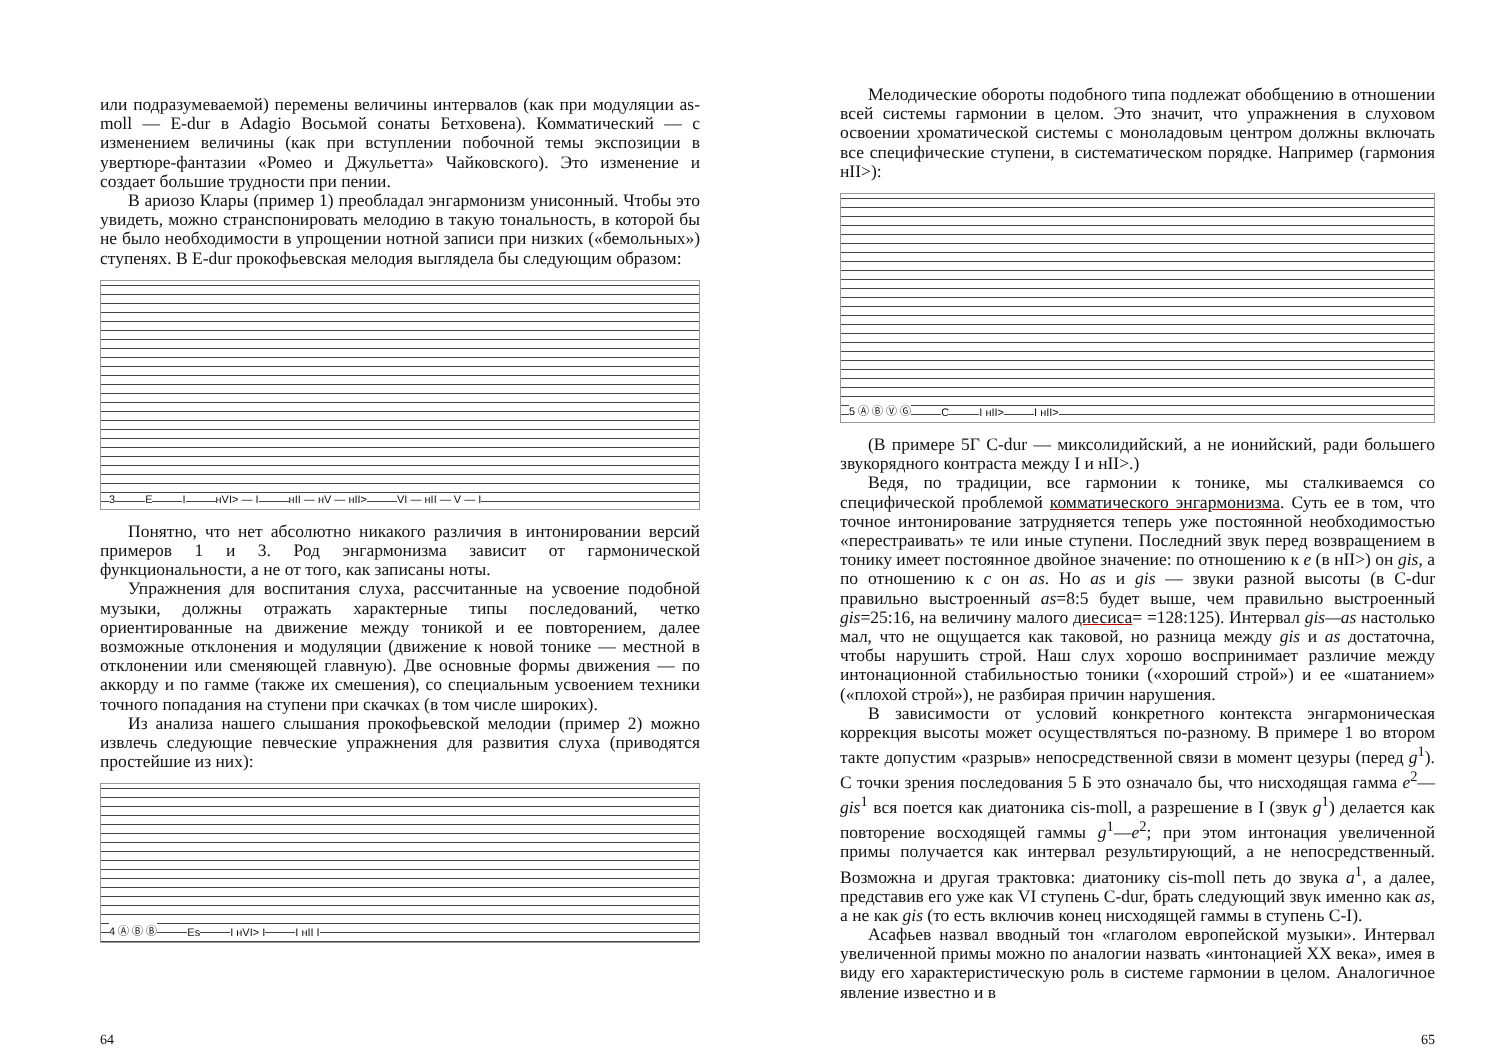или подразумеваемой) перемены величины интервалов (как при модуляции as-moll — E-dur в Adagio Восьмой сонаты Бетховена). Комматический — с изменением величины (как при вступлении побочной темы экспозиции в увертюре-фантазии «Ромео и Джульетта» Чайковского). Это изменение и создает большие трудности при пении.
В ариозо Клары (пример 1) преобладал энгармонизм унисонный. Чтобы это увидеть, можно странспонировать мелодию в такую тональность, в которой бы не было необходимости в упрощении нотной записи при низких («бемольных») ступенях. В E-dur прокофьевская мелодия выглядела бы следующим образом:
3 E I нVI> — I нII — нV — нII> VI — нII — V — I
Понятно, что нет абсолютно никакого различия в интонировании версий примеров 1 и 3. Род энгармонизма зависит от гармонической функциональности, а не от того, как записаны ноты.
Упражнения для воспитания слуха, рассчитанные на усвоение подобной музыки, должны отражать характерные типы последований, четко ориентированные на движение между тоникой и ее повторением, далее возможные отклонения и модуляции (движение к новой тонике — местной в отклонении или сменяющей главную). Две основные формы движения — по аккорду и по гамме (также их смешения), со специальным усвоением техники точного попадания на ступени при скачках (в том числе широких).
Из анализа нашего слышания прокофьевской мелодии (пример 2) можно извлечь следующие певческие упражнения для развития слуха (приводятся простейшие из них):
4 Ⓐ Ⓑ Ⓑ Es I нVI> I I нII I
64
Мелодические обороты подобного типа подлежат обобщению в отношении всей системы гармонии в целом. Это значит, что упражнения в слуховом освоении хроматической системы с монoладовым центром должны включать все специфические ступени, в систематическом порядке. Например (гармония нII>):
5 Ⓐ Ⓑ Ⓥ Ⓖ C I нII> I нII>
(В примере 5Г C-dur — миксолидийский, а не ионийский, ради большего звукорядного контраста между I и нII>.)
Ведя, по традиции, все гармонии к тонике, мы сталкиваемся со специфической проблемой комматического энгармонизма. Суть ее в том, что точное интонирование затрудняется теперь уже постоянной необходимостью «перестраивать» те или иные ступени. Последний звук перед возвращением в тонику имеет постоянное двойное значение: по отношению к e (в нII>) он gis, а по отношению к c он as. Но as и gis — звуки разной высоты (в C-dur правильно выстроенный as=8:5 будет выше, чем правильно выстроенный gis=25:16, на величину малого диесиса= =128:125). Интервал gis—as настолько мал, что не ощущается как таковой, но разница между gis и as достаточна, чтобы нарушить строй. Наш слух хорошо воспринимает различие между интонационной стабильностью тоники («хороший строй») и ее «шатанием» («плохой строй»), не разбирая причин нарушения.
В зависимости от условий конкретного контекста энгармоническая коррекция высоты может осуществляться по-разному. В примере 1 во втором такте допустим «разрыв» непосредственной связи в момент цезуры (перед g<sup>1</sup>). С точки зрения последования 5 Б это означало бы, что нисходящая гамма e<sup>2</sup>—gis<sup>1</sup> вся поется как диатоника cis-moll, а разрешение в I (звук g<sup>1</sup>) делается как повторение восходящей гаммы g<sup>1</sup>—e<sup>2</sup>; при этом интонация увеличенной примы получается как интервал результирующий, а не непосредственный. Возможна и другая трактовка: диатонику cis-moll петь до звука a<sup>1</sup>, а далее, представив его уже как VI ступень C-dur, брать следующий звук именно как as, а не как gis (то есть включив конец нисходящей гаммы в ступень C-I).
Асафьев назвал вводный тон «глаголом европейской музыки». Интервал увеличенной примы можно по аналогии назвать «интонацией XX века», имея в виду его характеристическую роль в системе гармонии в целом. Аналогичное явление известно и в
65